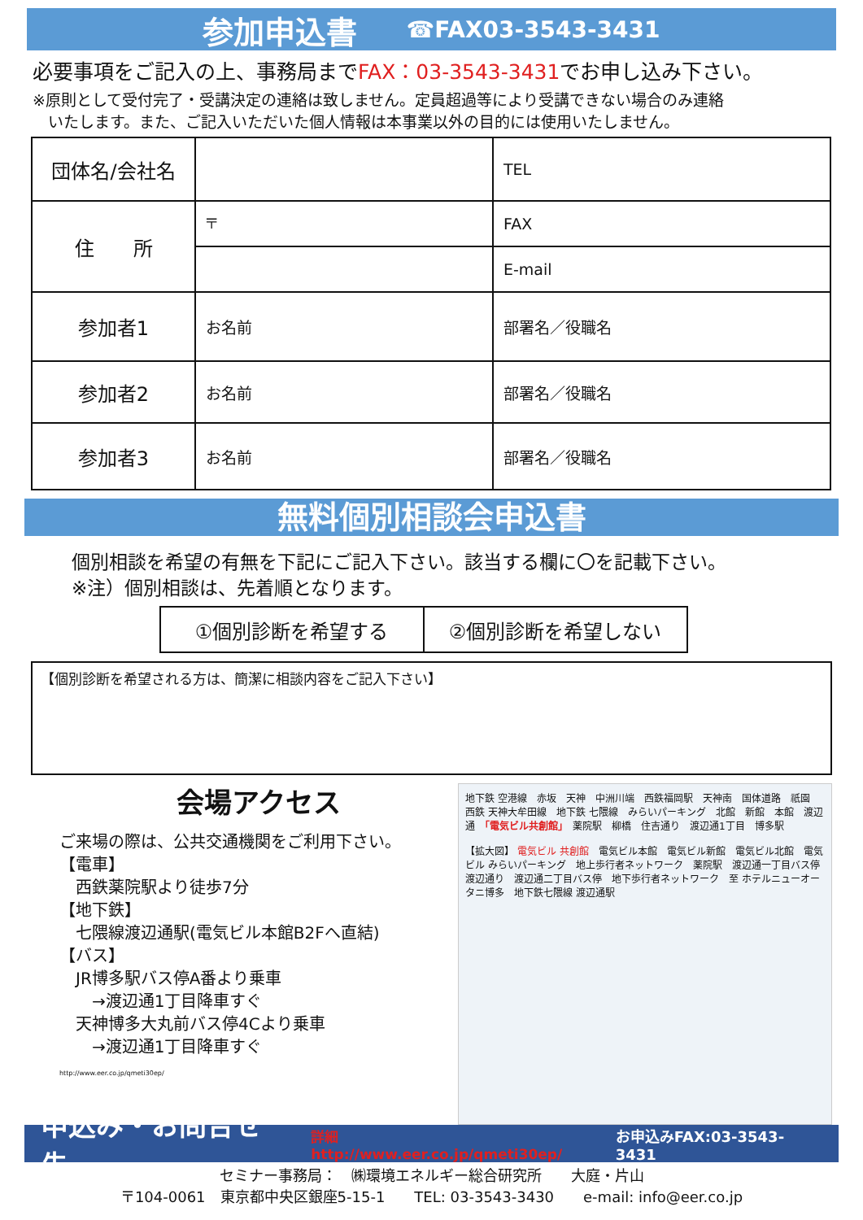参加申込書 ☎FAX03-3543-3431
必要事項をご記入の上、事務局までFAX：03-3543-3431でお申し込み下さい。
※原則として受付完了・受講決定の連絡は致しません。定員超過等により受講できない場合のみ連絡
　いたします。また、ご記入いただいた個人情報は本事業以外の目的には使用いたしません。
| 団体名/会社名 | | TEL |
| 住 所 | 〒 | FAX |
| | | E-mail |
| 参加者1 | お名前 | 部署名／役職名 |
| 参加者2 | お名前 | 部署名／役職名 |
| 参加者3 | お名前 | 部署名／役職名 |
無料個別相談会申込書
個別相談を希望の有無を下記にご記入下さい。該当する欄に〇を記載下さい。
※注）個別相談は、先着順となります。
| ①個別診断を希望する | ②個別診断を希望しない |
【個別診断を希望される方は、簡潔に相談内容をご記入下さい】
会場アクセス
ご来場の際は、公共交通機関をご利用下さい。
【電車】
　西鉄薬院駅より徒歩7分
【地下鉄】
　七隈線渡辺通駅(電気ビル本館B2Fへ直結)
【バス】
　JR博多駅バス停A番より乗車
　　→渡辺通1丁目降車すぐ
　天神博多大丸前バス停4Cより乗車
　　→渡辺通1丁目降車すぐ
http://www.eer.co.jp/qmeti30ep/
地下鉄 空港線　赤坂　天神　中洲川端　西鉄福岡駅　天神南　国体道路　祇園　西鉄 天神大牟田線　地下鉄 七隈線　みらいパーキング　北館　新館　本館　渡辺通　「電気ビル共創館」　薬院駅　柳橋　住吉通り　渡辺通1丁目　博多駅
【拡大図】 電気ビル 共創館　電気ビル本館　電気ビル新館　電気ビル北館　電気ビル みらいパーキング　地上歩行者ネットワーク　薬院駅　渡辺通一丁目バス停　渡辺通り　渡辺通二丁目バス停　地下歩行者ネットワーク　至 ホテルニューオータニ博多　地下鉄七隈線 渡辺通駅
申込み・お問合せ先 詳細 http://www.eer.co.jp/qmeti30ep/ お申込みFAX:03-3543-3431
セミナー事務局：　㈱環境エネルギー総合研究所　　大庭・片山
〒104-0061　東京都中央区銀座5-15-1　　TEL: 03-3543-3430　　e-mail: info@eer.co.jp